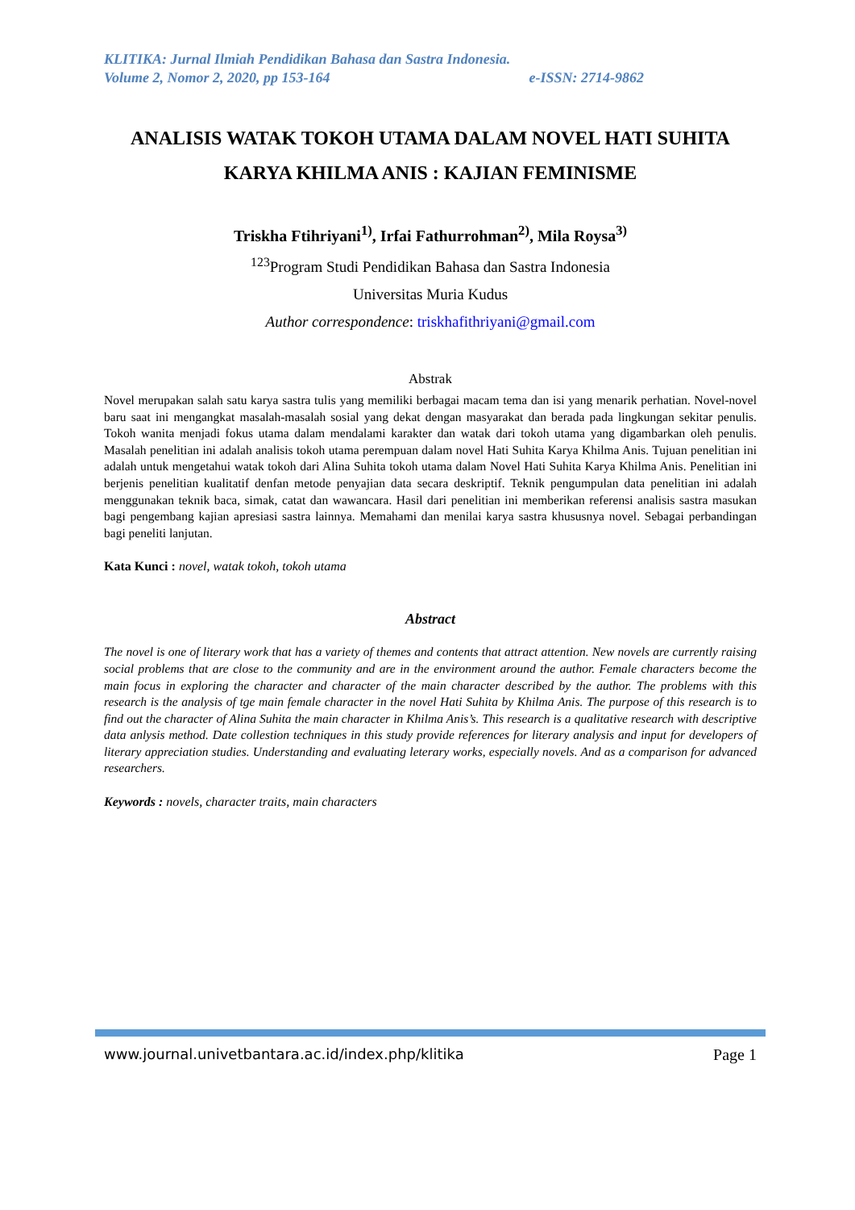KLITIKA: Jurnal Ilmiah Pendidikan Bahasa dan Sastra Indonesia.
Volume 2, Nomor 2, 2020, pp 153-164 e-ISSN: 2714-9862
ANALISIS WATAK TOKOH UTAMA DALAM NOVEL HATI SUHITA KARYA KHILMA ANIS : KAJIAN FEMINISME
Triskha Ftihriyani<sup>1)</sup>, Irfai Fathurrohman<sup>2)</sup>, Mila Roysa<sup>3)</sup>
<sup>123</sup> Program Studi Pendidikan Bahasa dan Sastra Indonesia
Universitas Muria Kudus
Author correspondence: triskhafithriyani@gmail.com
Abstrak
Novel merupakan salah satu karya sastra tulis yang memiliki berbagai macam tema dan isi yang menarik perhatian. Novel-novel baru saat ini mengangkat masalah-masalah sosial yang dekat dengan masyarakat dan berada pada lingkungan sekitar penulis. Tokoh wanita menjadi fokus utama dalam mendalami karakter dan watak dari tokoh utama yang digambarkan oleh penulis. Masalah penelitian ini adalah analisis tokoh utama perempuan dalam novel Hati Suhita Karya Khilma Anis. Tujuan penelitian ini adalah untuk mengetahui watak tokoh dari Alina Suhita tokoh utama dalam Novel Hati Suhita Karya Khilma Anis. Penelitian ini berjenis penelitian kualitatif denfan metode penyajian data secara deskriptif. Teknik pengumpulan data penelitian ini adalah menggunakan teknik baca, simak, catat dan wawancara. Hasil dari penelitian ini memberikan referensi analisis sastra masukan bagi pengembang kajian apresiasi sastra lainnya. Memahami dan menilai karya sastra khususnya novel. Sebagai perbandingan bagi peneliti lanjutan.
Kata Kunci : novel, watak tokoh, tokoh utama
Abstract
The novel is one of literary work that has a variety of themes and contents that attract attention. New novels are currently raising social problems that are close to the community and are in the environment around the author. Female characters become the main focus in exploring the character and character of the main character described by the author. The problems with this research is the analysis of tge main female character in the novel Hati Suhita by Khilma Anis. The purpose of this research is to find out the character of Alina Suhita the main character in Khilma Anis’s. This research is a qualitative research with descriptive data anlysis method. Date collestion techniques in this study provide references for literary analysis and input for developers of literary appreciation studies. Understanding and evaluating leterary works, especially novels. And as a comparison for advanced researchers.
Keywords : novels, character traits, main characters
www.journal.univetbantara.ac.id/index.php/klitika Page 1